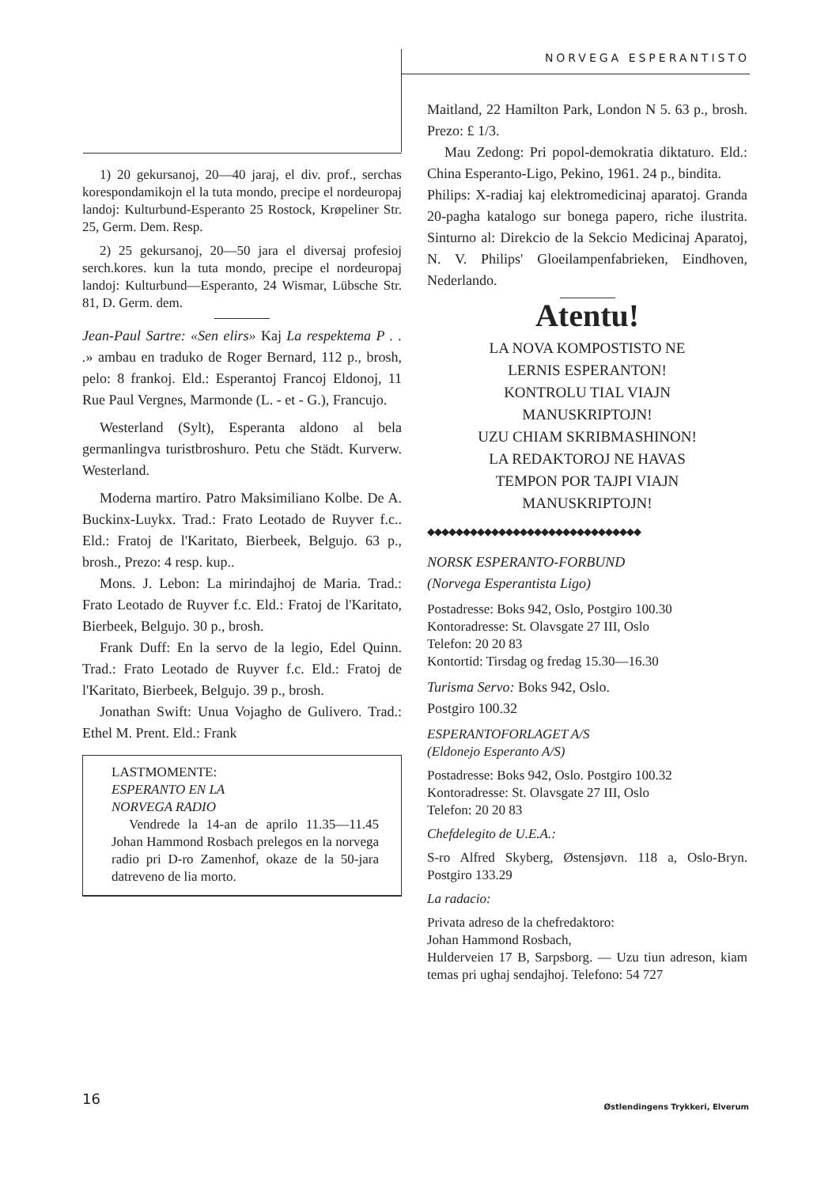NORVEGA ESPERANTISTO
1) 20 gekursanoj, 20—40 jaraj, el div. prof., serchas korespondamikojn el la tuta mondo, precipe el nordeuropaj landoj: Kulturbund-Esperanto 25 Rostock, Krøpeliner Str. 25, Germ. Dem. Resp.
2) 25 gekursanoj, 20—50 jara el diversaj profesioj serch.kores. kun la tuta mondo, precipe el nordeuropaj landoj: Kulturbund—Esperanto, 24 Wismar, Lübsche Str. 81, D. Germ. dem.
Jean-Paul Sartre: «Sen elirs» Kaj La respektema P . . .» ambau en traduko de Roger Bernard, 112 p., brosh, pelo: 8 frankoj. Eld.: Esperantoj Francoj Eldonoj, 11 Rue Paul Vergnes, Marmonde (L. - et - G.), Francujo.
Westerland (Sylt), Esperanta aldono al bela germanlingva turistbroshuro. Petu che Städt. Kurverw. Westerland.
Moderna martiro. Patro Maksimiliano Kolbe. De A. Buckinx-Luykx. Trad.: Frato Leotado de Ruyver f.c.. Eld.: Fratoj de l'Karitato, Bierbeek, Belgujo. 63 p., brosh., Prezo: 4 resp. kup..
Mons. J. Lebon: La mirindajhoj de Maria. Trad.: Frato Leotado de Ruyver f.c. Eld.: Fratoj de l'Karitato, Bierbeek, Belgujo. 30 p., brosh.
Frank Duff: En la servo de la legio, Edel Quinn. Trad.: Frato Leotado de Ruyver f.c. Eld.: Fratoj de l'Karitato, Bierbeek, Belgujo. 39 p., brosh.
Jonathan Swift: Unua Vojagho de Gulivero. Trad.: Ethel M. Prent. Eld.: Frank
LASTMOMENTE:
ESPERANTO EN LA
NORVEGA RADIO
Vendrede la 14-an de aprilo 11.35—11.45 Johan Hammond Rosbach prelegos en la norvega radio pri D-ro Zamenhof, okaze de la 50-jara datreveno de lia morto.
Maitland, 22 Hamilton Park, London N 5. 63 p., brosh. Prezo: £ 1/3.
Mau Zedong: Pri popol-demokratia diktaturo. Eld.: China Esperanto-Ligo, Pekino, 1961. 24 p., bindita.
Philips: X-radiaj kaj elektromedicinaj aparatoj. Granda 20-pagha katalogo sur bonega papero, riche ilustrita. Sinturno al: Direkcio de la Sekcio Medicinaj Aparatoj, N. V. Philips' Gloeilampenfabrieken, Eindhoven, Nederlando.
Atentu!
LA NOVA KOMPOSTISTO NE
LERNIS ESPERANTON!
KONTROLU TIAL VIAJN
MANUSKRIPTOJN!
UZU CHIAM SKRIBMASHINON!
LA REDAKTOROJ NE HAVAS
TEMPON POR TAJPI VIAJN
MANUSKRIPTOJN!
◆◆◆◆◆◆◆◆◆◆◆◆◆◆◆◆◆◆◆◆◆◆◆◆◆◆◆◆◆◆
NORSK ESPERANTO-FORBUND
(Norvega Esperantista Ligo)
Postadresse: Boks 942, Oslo, Postgiro 100.30
Kontoradresse: St. Olavsgate 27 III, Oslo
Telefon: 20 20 83
Kontortid: Tirsdag og fredag 15.30—16.30
Turisma Servo: Boks 942, Oslo.
Postgiro 100.32
ESPERANTOFORLAGET A/S
(Eldonejo Esperanto A/S)
Postadresse: Boks 942, Oslo. Postgiro 100.32
Kontoradresse: St. Olavsgate 27 III, Oslo
Telefon: 20 20 83
Chefdelegito de U.E.A.:
S-ro Alfred Skyberg, Østensjøvn. 118 a, Oslo-Bryn. Postgiro 133.29
La radacio:
Privata adreso de la chefredaktoro:
Johan Hammond Rosbach,
Hulderveien 17 B, Sarpsborg. — Uzu tiun adreson, kiam temas pri ughaj sendajhoj. Telefono: 54 727
16
Østlendingens Trykkeri, Elverum